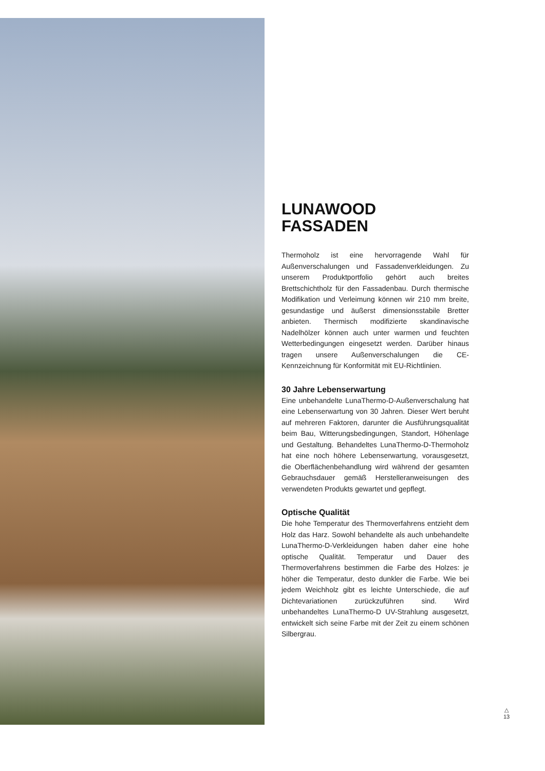LUNAWOOD
FASSADEN
Thermoholz ist eine hervorragende Wahl für Außenverschalungen und Fassadenverkleidungen. Zu unserem Produktportfolio gehört auch breites Brettschichtholz für den Fassadenbau. Durch thermische Modifikation und Verleimung können wir 210 mm breite, gesundastige und äußerst dimensionsstabile Bretter anbieten. Thermisch modifizierte skandinavische Nadelhölzer können auch unter warmen und feuchten Wetterbedingungen eingesetzt werden. Darüber hinaus tragen unsere Außenverschalungen die CE-Kennzeichnung für Konformität mit EU-Richtlinien.
30 Jahre Lebenserwartung
Eine unbehandelte LunaThermo-D-Außenverschalung hat eine Lebenserwartung von 30 Jahren. Dieser Wert beruht auf mehreren Faktoren, darunter die Ausführungsqualität beim Bau, Witterungsbedingungen, Standort, Höhenlage und Gestaltung. Behandeltes LunaThermo-D-Thermoholz hat eine noch höhere Lebenserwartung, vorausgesetzt, die Oberflächenbehandlung wird während der gesamten Gebrauchsdauer gemäß Herstelleranweisungen des verwendeten Produkts gewartet und gepflegt.
Optische Qualität
Die hohe Temperatur des Thermoverfahrens entzieht dem Holz das Harz. Sowohl behandelte als auch unbehandelte LunaThermo-D-Verkleidungen haben daher eine hohe optische Qualität. Temperatur und Dauer des Thermoverfahrens bestimmen die Farbe des Holzes: je höher die Temperatur, desto dunkler die Farbe. Wie bei jedem Weichholz gibt es leichte Unterschiede, die auf Dichtevariationen zurückzuführen sind. Wird unbehandeltes LunaThermo-D UV-Strahlung ausgesetzt, entwickelt sich seine Farbe mit der Zeit zu einem schönen Silbergrau.
△
13